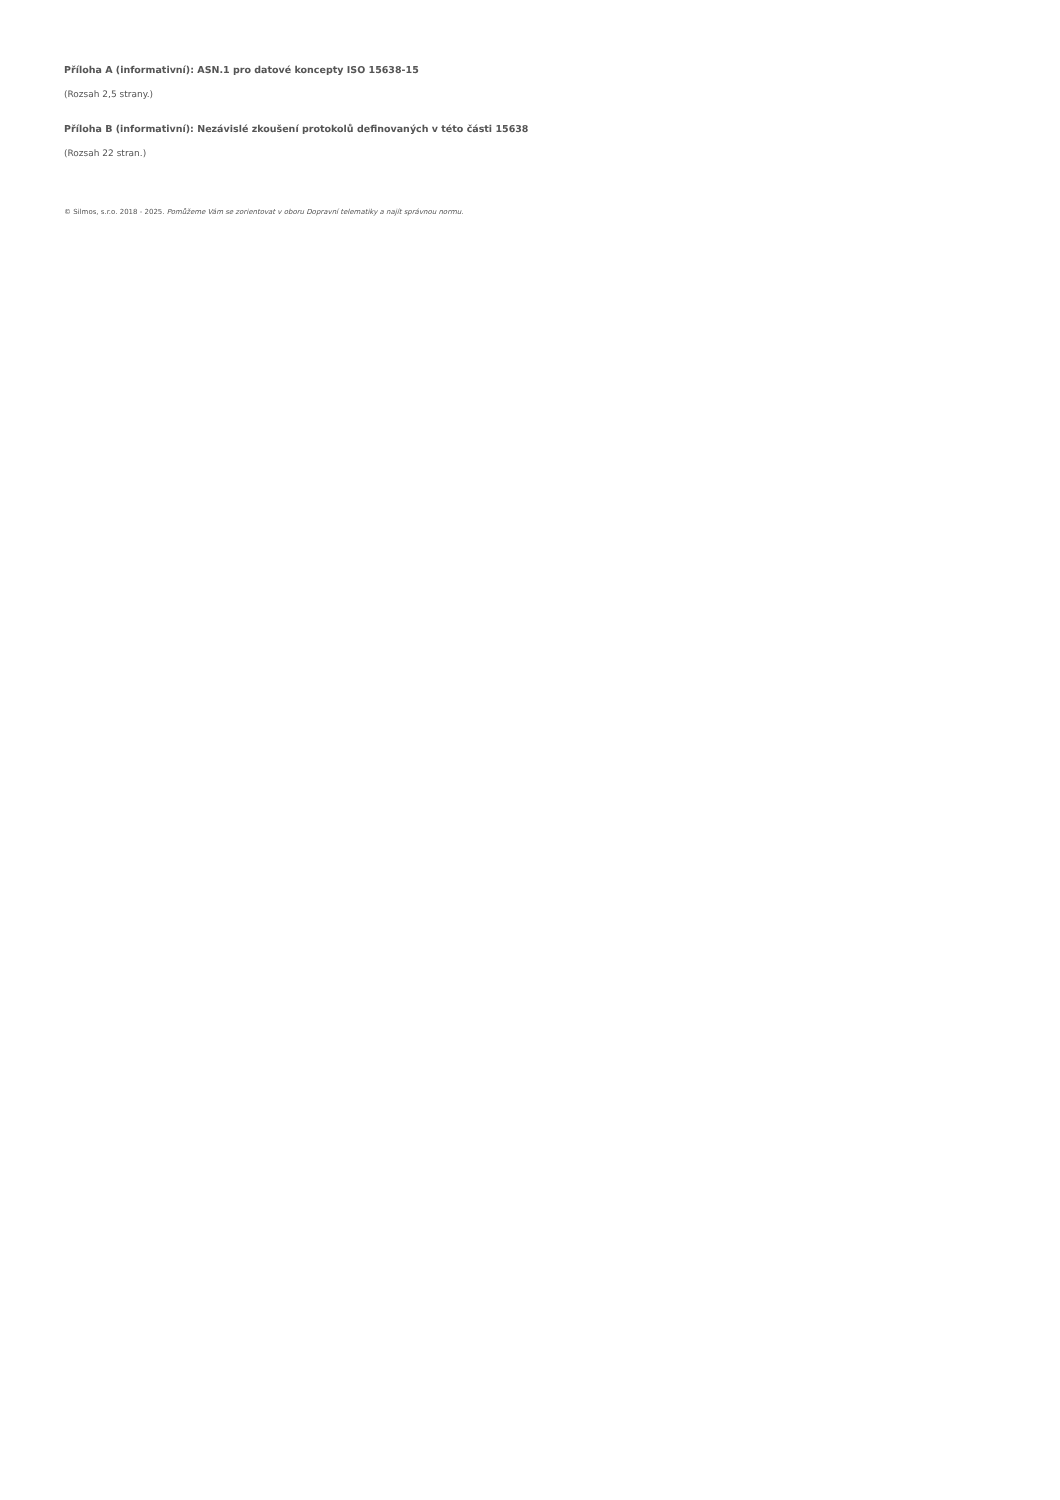Příloha A (informativní): ASN.1 pro datové koncepty ISO 15638-15
(Rozsah 2,5 strany.)
Příloha B (informativní): Nezávislé zkoušení protokolů definovaných v této části 15638
(Rozsah 22 stran.)
© Silmos, s.r.o. 2018 - 2025. Pomůžeme Vám se zorientovat v oboru Dopravní telematiky a najít správnou normu.